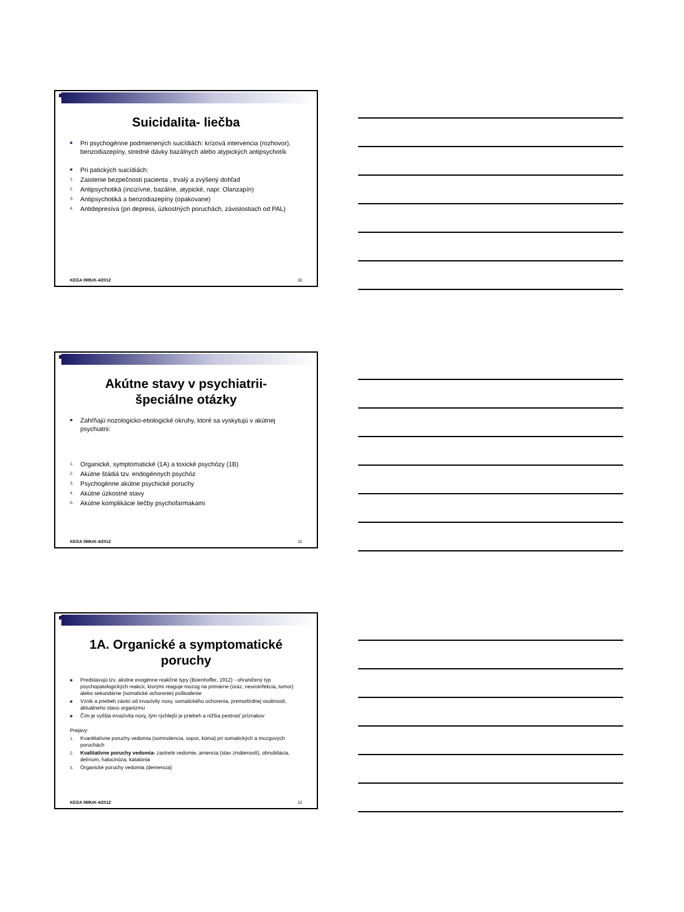Suicidalita- liečba
■ Pri psychogénne podmienených suicídiách: krízová intervencia (rozhovor), benzodiazepíny, stredné dávky bazálnych alebo atypických antipsychotík
■ Pri patických suicídiách:
1. Zaistenie bezpečnosti pacienta , trvalý a zvýšený dohľad
2. Antipsychotiká (incizívne, bazálne, atypické, napr. Olanzapín)
3. Antipsychotiká a benzodiazepíny (opakovane)
4. Antidepresíva (pri depresii, úzkostných poruchách, závislostiach od PAL)
KEGA 099UK-4/2012 10
Akútne stavy v psychiatrii-
špeciálne otázky
■ Zahŕňajú nozologicko-etiologické okruhy, ktoré sa vyskytujú v akútnej psychiatrii:
1. Organické, symptomatické (1A) a toxické psychózy (1B)
2. Akútne štádiá tzv. endogénnych psychóz
3. Psychogénne akútne psychické poruchy
4. Akútne úzkostné stavy
5. Akútne komplikácie liečby psychofarmakami
KEGA 099UK-4/2012 11
1A. Organické a symptomatické
poruchy
■ Predstavujú tzv. akútne exogénne reakčné typy (Boenhoffer, 1912) - ohraničený typ psychopatologických reakcií, ktorými reaguje mozog na primárne (úraz, neuroinfekcia, tumor) alebo sekundárne (somatické ochorenie) poškodenie
■ Vznik a priebeh závisí od invazivity noxy, somatického ochorenia, premorbídnej osobnosti, aktuálneho stavu organizmu
■ Čím je vyššia invazivita noxy, tým rýchlejší je priebeh a nižšia pestrosť príznakov
Prejavy:
1. Kvantitatívne poruchy vedomia (somnolencia, sopor, kóma) pri somatických a mozgových poruchách
2. Kvalitatívne poruchy vedomia- zastreté vedomie, amencia (stav zmätenosti), obnubilácia, delírium, halucinóza, katatónia
3. Organické poruchy vedomia (demencia)
KEGA 099UK-4/2012 12